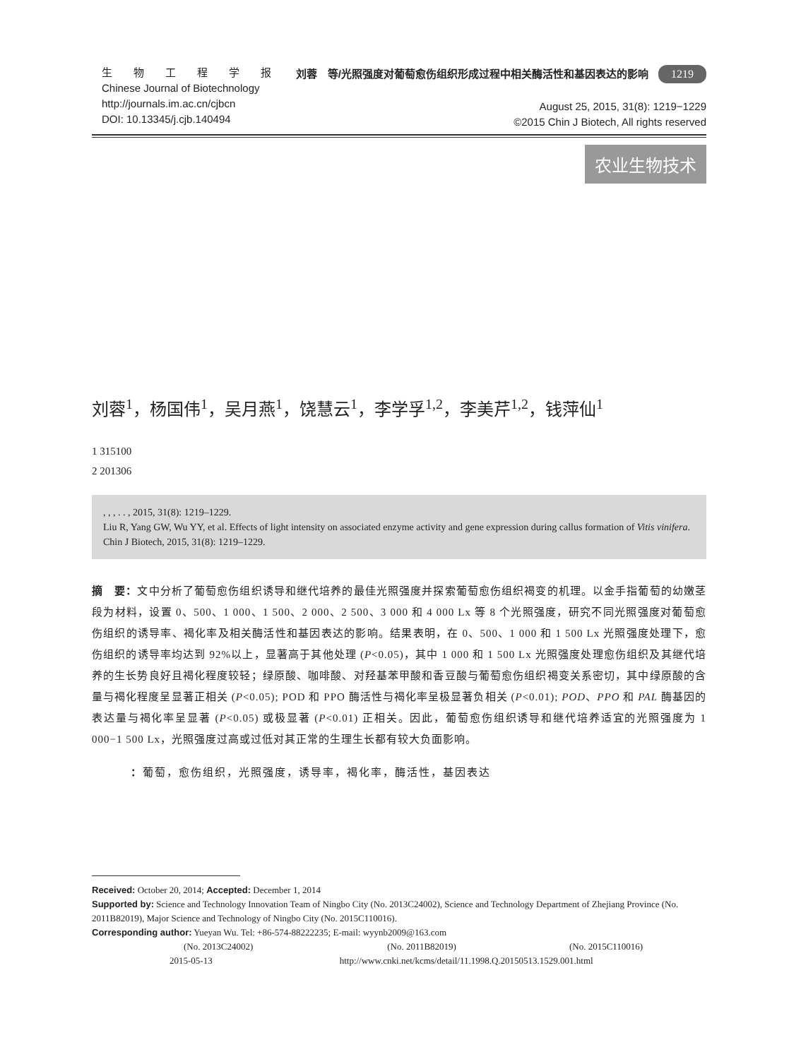生　　物　　工　　程　　学　　报
Chinese Journal of Biotechnology
http://journals.im.ac.cn/cjbcn
DOI: 10.13345/j.cjb.140494
刘蓉　等/光照强度对葡萄愈伤组织形成过程中相关酶活性和基因表达的影响 1219
August 25, 2015, 31(8): 1219−1229
©2015 Chin J Biotech, All rights reserved
农业生物技术
刘蓉<sup>1</sup>，杨国伟<sup>1</sup>，吴月燕<sup>1</sup>，饶慧云<sup>1</sup>，李学孚<sup>1,2</sup>，李美芹<sup>1,2</sup>，钱萍仙<sup>1</sup>
1 315100
2 201306
, , , . . , 2015, 31(8): 1219–1229.
Liu R, Yang GW, Wu YY, et al. Effects of light intensity on associated enzyme activity and gene expression during callus formation of Vitis vinifera. Chin J Biotech, 2015, 31(8): 1219–1229.
摘　要：文中分析了葡萄愈伤组织诱导和继代培养的最佳光照强度并探索葡萄愈伤组织褐变的机理。以金手指葡萄的幼嫩茎段为材料，设置 0、500、1 000、1 500、2 000、2 500、3 000 和 4 000 Lx 等 8 个光照强度，研究不同光照强度对葡萄愈伤组织的诱导率、褐化率及相关酶活性和基因表达的影响。结果表明，在 0、500、1 000 和 1 500 Lx 光照强度处理下，愈伤组织的诱导率均达到 92%以上，显著高于其他处理 (P<0.05)，其中 1 000 和 1 500 Lx 光照强度处理愈伤组织及其继代培养的生长势良好且褐化程度较轻；绿原酸、咖啡酸、对羟基苯甲酸和香豆酸与葡萄愈伤组织褐变关系密切，其中绿原酸的含量与褐化程度呈显著正相关 (P<0.05); POD 和 PPO 酶活性与褐化率呈极显著负相关 (P<0.01); POD、PPO 和 PAL 酶基因的表达量与褐化率呈显著 (P<0.05) 或极显著 (P<0.01) 正相关。因此，葡萄愈伤组织诱导和继代培养适宜的光照强度为 1 000−1 500 Lx，光照强度过高或过低对其正常的生理生长都有较大负面影响。
：葡萄，愈伤组织，光照强度，诱导率，褐化率，酶活性，基因表达
Received: October 20, 2014; Accepted: December 1, 2014
Supported by: Science and Technology Innovation Team of Ningbo City (No. 2013C24002), Science and Technology Department of Zhejiang Province (No. 2011B82019), Major Science and Technology of Ningbo City (No. 2015C110016).
Corresponding author: Yueyan Wu. Tel: +86-574-88222235; E-mail: wyynb2009@163.com
(No. 2013C24002) (No. 2011B82019) (No. 2015C110016)
2015-05-13 http://www.cnki.net/kcms/detail/11.1998.Q.20150513.1529.001.html